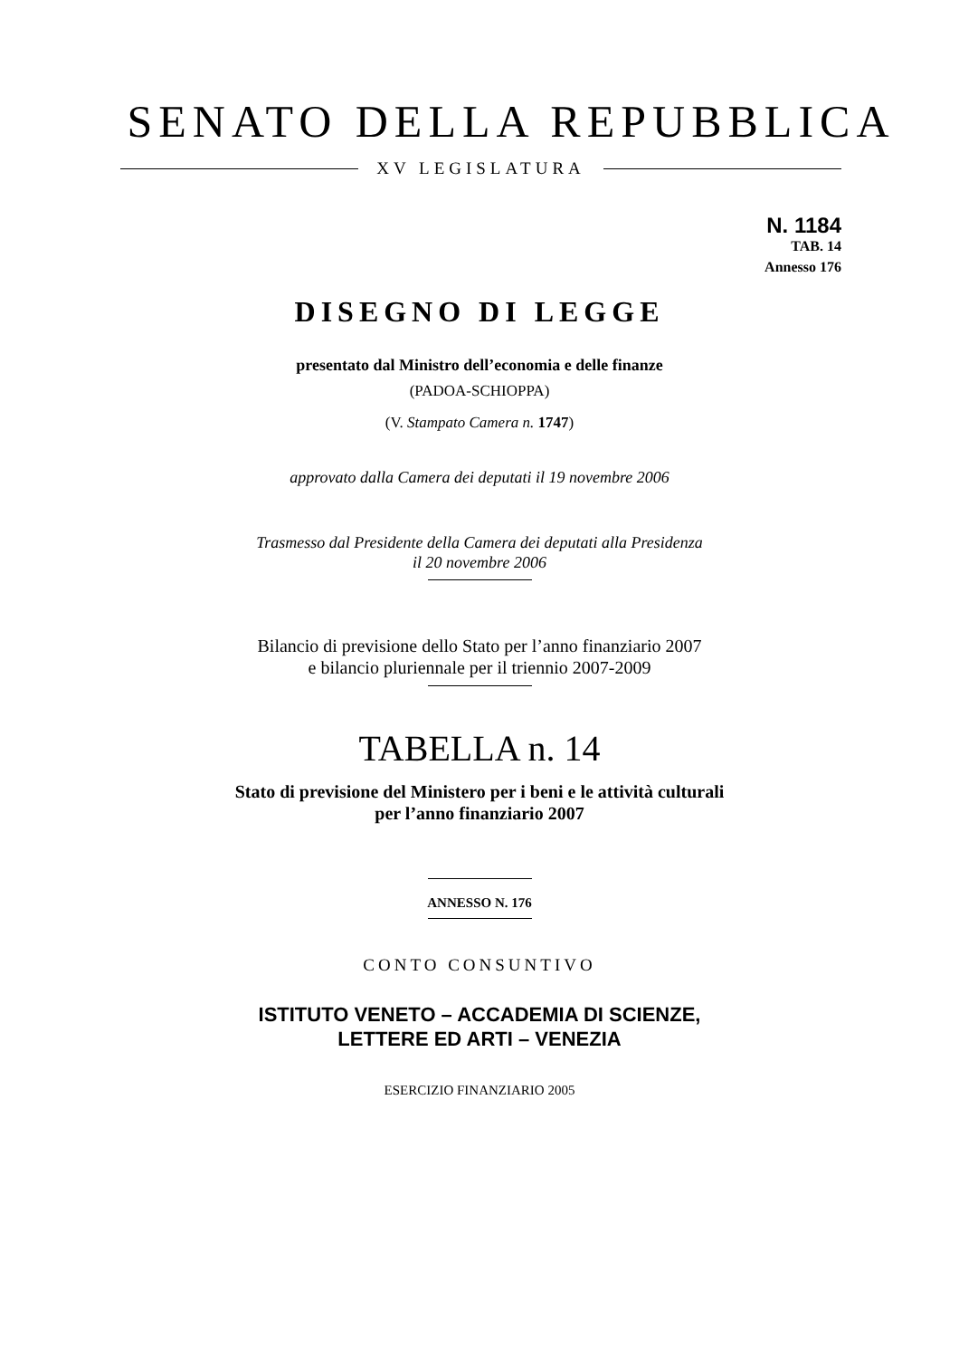SENATO DELLA REPUBBLICA
XV LEGISLATURA
N. 1184
TAB. 14
Annesso 176
DISEGNO DI LEGGE
presentato dal Ministro dell’economia e delle finanze
(PADOA-SCHIOPPA)
(V. Stampato Camera n. 1747)
approvato dalla Camera dei deputati il 19 novembre 2006
Trasmesso dal Presidente della Camera dei deputati alla Presidenza
il 20 novembre 2006
Bilancio di previsione dello Stato per l’anno finanziario 2007
e bilancio pluriennale per il triennio 2007-2009
TABELLA n. 14
Stato di previsione del Ministero per i beni e le attività culturali
per l’anno finanziario 2007
ANNESSO N. 176
CONTO CONSUNTIVO
ISTITUTO VENETO – ACCADEMIA DI SCIENZE,
LETTERE ED ARTI – VENEZIA
ESERCIZIO FINANZIARIO 2005